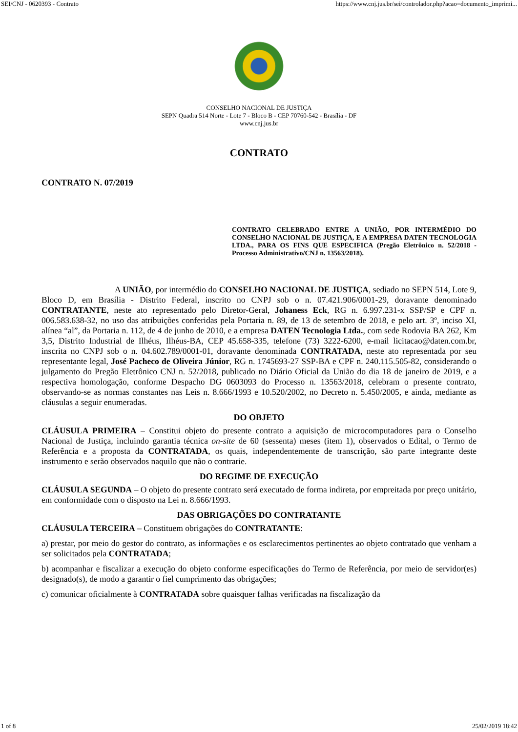SEI/CNJ - 0620393 - Contrato https://www.cnj.jus.br/sei/controlador.php?acao=documento_imprimi...
CONSELHO NACIONAL DE JUSTIÇA
SEPN Quadra 514 Norte - Lote 7 - Bloco B - CEP 70760-542 - Brasília - DF
www.cnj.jus.br
CONTRATO
CONTRATO N. 07/2019
CONTRATO CELEBRADO ENTRE A UNIÃO, POR INTERMÉDIO DO CONSELHO NACIONAL DE JUSTIÇA, E A EMPRESA DATEN TECNOLOGIA LTDA., PARA OS FINS QUE ESPECIFICA (Pregão Eletrônico n. 52/2018 - Processo Administrativo/CNJ n. 13563/2018).
A UNIÃO, por intermédio do CONSELHO NACIONAL DE JUSTIÇA, sediado no SEPN 514, Lote 9, Bloco D, em Brasília - Distrito Federal, inscrito no CNPJ sob o n. 07.421.906/0001-29, doravante denominado CONTRATANTE, neste ato representado pelo Diretor-Geral, Johaness Eck, RG n. 6.997.231-x SSP/SP e CPF n. 006.583.638-32, no uso das atribuições conferidas pela Portaria n. 89, de 13 de setembro de 2018, e pelo art. 3º, inciso XI, alínea “al”, da Portaria n. 112, de 4 de junho de 2010, e a empresa DATEN Tecnologia Ltda., com sede Rodovia BA 262, Km 3,5, Distrito Industrial de Ilhéus, Ilhéus-BA, CEP 45.658-335, telefone (73) 3222-6200, e-mail licitacao@daten.com.br, inscrita no CNPJ sob o n. 04.602.789/0001-01, doravante denominada CONTRATADA, neste ato representada por seu representante legal, José Pacheco de Oliveira Júnior, RG n. 1745693-27 SSP-BA e CPF n. 240.115.505-82, considerando o julgamento do Pregão Eletrônico CNJ n. 52/2018, publicado no Diário Oficial da União do dia 18 de janeiro de 2019, e a respectiva homologação, conforme Despacho DG 0603093 do Processo n. 13563/2018, celebram o presente contrato, observando-se as normas constantes nas Leis n. 8.666/1993 e 10.520/2002, no Decreto n. 5.450/2005, e ainda, mediante as cláusulas a seguir enumeradas.
DO OBJETO
CLÁUSULA PRIMEIRA – Constitui objeto do presente contrato a aquisição de microcomputadores para o Conselho Nacional de Justiça, incluindo garantia técnica on-site de 60 (sessenta) meses (item 1), observados o Edital, o Termo de Referência e a proposta da CONTRATADA, os quais, independentemente de transcrição, são parte integrante deste instrumento e serão observados naquilo que não o contrarie.
DO REGIME DE EXECUÇÃO
CLÁUSULA SEGUNDA – O objeto do presente contrato será executado de forma indireta, por empreitada por preço unitário, em conformidade com o disposto na Lei n. 8.666/1993.
DAS OBRIGAÇÕES DO CONTRATANTE
CLÁUSULA TERCEIRA – Constituem obrigações do CONTRATANTE:
a) prestar, por meio do gestor do contrato, as informações e os esclarecimentos pertinentes ao objeto contratado que venham a ser solicitados pela CONTRATADA;
b) acompanhar e fiscalizar a execução do objeto conforme especificações do Termo de Referência, por meio de servidor(es) designado(s), de modo a garantir o fiel cumprimento das obrigações;
c) comunicar oficialmente à CONTRATADA sobre quaisquer falhas verificadas na fiscalização da
1 of 8 25/02/2019 18:42